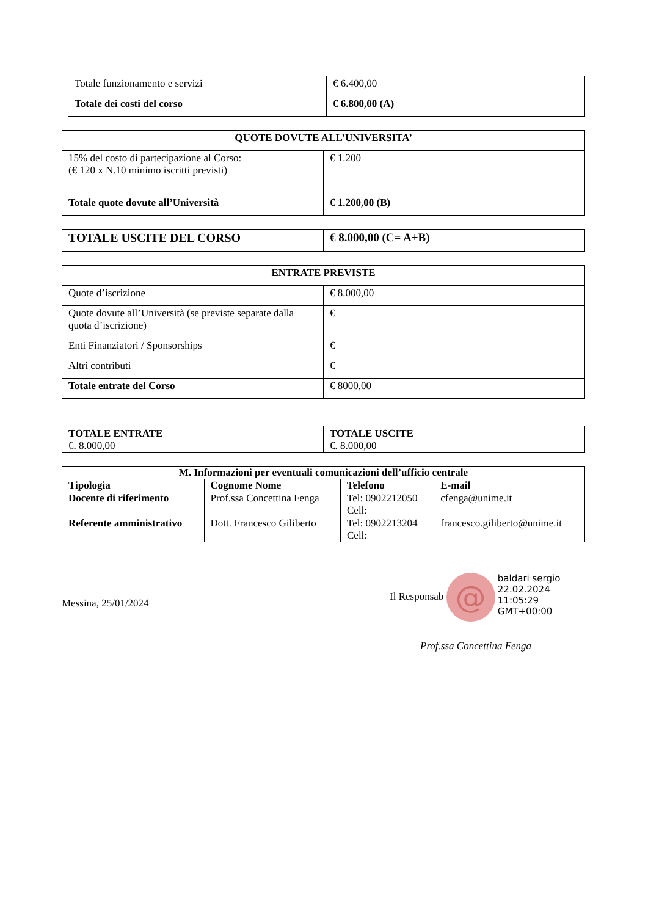| Totale funzionamento e servizi | € 6.400,00 |
| Totale dei costi del corso | € 6.800,00 (A) |
| QUOTE DOVUTE ALL’UNIVERSITA’ | |
| --- | --- |
| 15% del costo di partecipazione al Corso: (€ 120 x N.10 minimo iscritti previsti) | € 1.200 |
| Totale quote dovute all’Università | € 1.200,00 (B) |
| TOTALE USCITE DEL CORSO | € 8.000,00 (C= A+B) |
| ENTRATE PREVISTE | |
| --- | --- |
| Quote d’iscrizione | € 8.000,00 |
| Quote dovute all’Università (se previste separate dalla quota d’iscrizione) | € |
| Enti Finanziatori / Sponsorships | € |
| Altri contributi | € |
| Totale entrate del Corso | € 8000,00 |
| TOTALE ENTRATE €. 8.000,00 | TOTALE USCITE €. 8.000,00 |
| M. Informazioni per eventuali comunicazioni dell’ufficio centrale | | | |
| --- | --- | --- | --- |
| Tipologia | Cognome Nome | Telefono | E-mail |
| Docente di riferimento | Prof.ssa Concettina Fenga | Tel: 0902212050 Cell: | cfenga@unime.it |
| Referente amministrativo | Dott. Francesco Giliberto | Tel: 0902213204 Cell: | francesco.giliberto@unime.it |
Messina, 25/01/2024
Il Responsab @ baldari sergio
22.02.2024
11:05:29
GMT+00:00
Prof.ssa Concettina Fenga